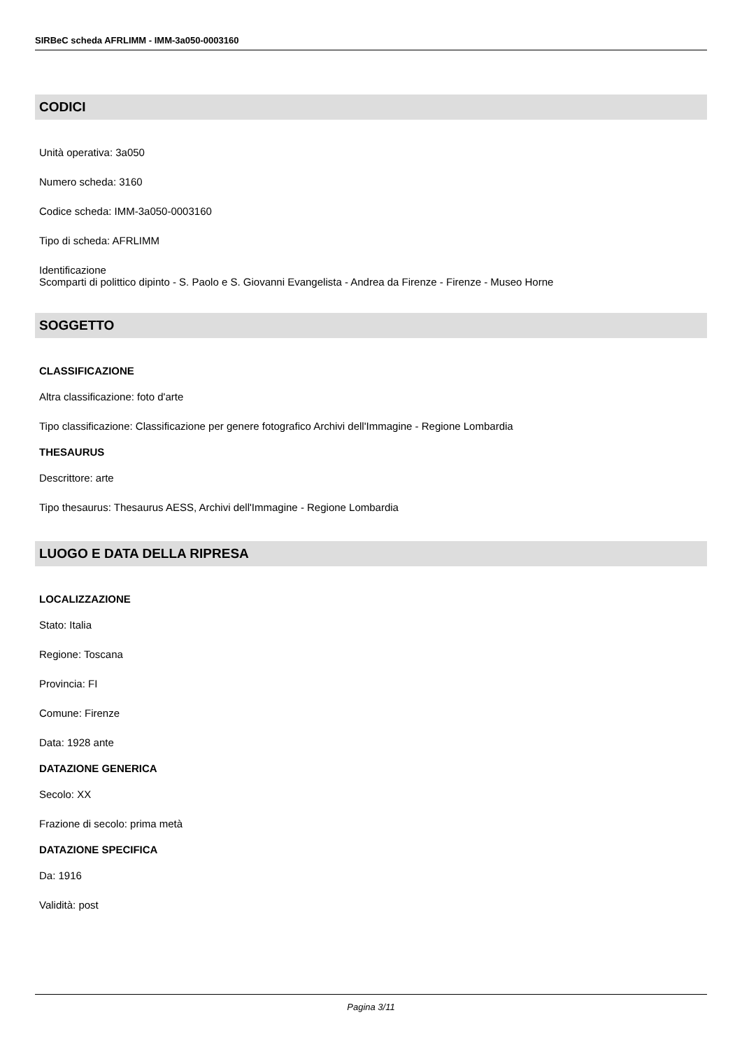SIRBeC scheda AFRLIMM - IMM-3a050-0003160
CODICI
Unità operativa: 3a050
Numero scheda: 3160
Codice scheda: IMM-3a050-0003160
Tipo di scheda: AFRLIMM
Identificazione
Scomparti di polittico dipinto - S. Paolo e S. Giovanni Evangelista - Andrea da Firenze - Firenze - Museo Horne
SOGGETTO
CLASSIFICAZIONE
Altra classificazione: foto d'arte
Tipo classificazione: Classificazione per genere fotografico Archivi dell'Immagine - Regione Lombardia
THESAURUS
Descrittore: arte
Tipo thesaurus: Thesaurus AESS, Archivi dell'Immagine - Regione Lombardia
LUOGO E DATA DELLA RIPRESA
LOCALIZZAZIONE
Stato: Italia
Regione: Toscana
Provincia: FI
Comune: Firenze
Data: 1928 ante
DATAZIONE GENERICA
Secolo: XX
Frazione di secolo: prima metà
DATAZIONE SPECIFICA
Da: 1916
Validità: post
Pagina 3/11